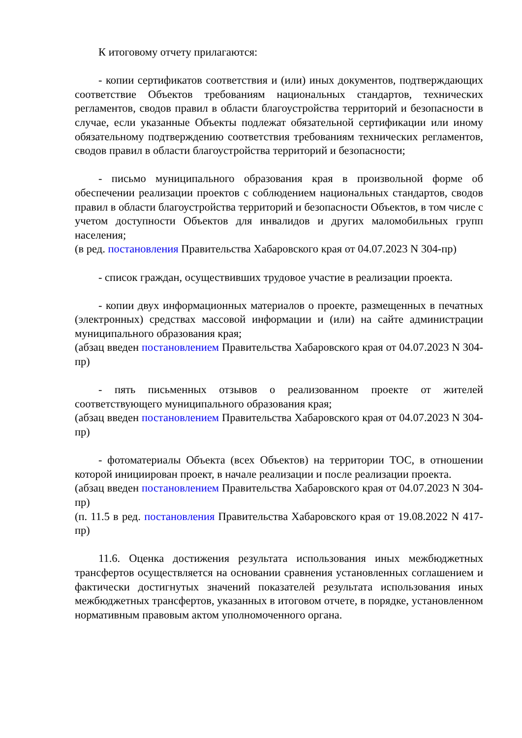К итоговому отчету прилагаются:
- копии сертификатов соответствия и (или) иных документов, подтверждающих соответствие Объектов требованиям национальных стандартов, технических регламентов, сводов правил в области благоустройства территорий и безопасности в случае, если указанные Объекты подлежат обязательной сертификации или иному обязательному подтверждению соответствия требованиям технических регламентов, сводов правил в области благоустройства территорий и безопасности;
- письмо муниципального образования края в произвольной форме об обеспечении реализации проектов с соблюдением национальных стандартов, сводов правил в области благоустройства территорий и безопасности Объектов, в том числе с учетом доступности Объектов для инвалидов и других маломобильных групп населения;
(в ред. постановления Правительства Хабаровского края от 04.07.2023 N 304-пр)
- список граждан, осуществивших трудовое участие в реализации проекта.
- копии двух информационных материалов о проекте, размещенных в печатных (электронных) средствах массовой информации и (или) на сайте администрации муниципального образования края;
(абзац введен постановлением Правительства Хабаровского края от 04.07.2023 N 304-пр)
- пять письменных отзывов о реализованном проекте от жителей соответствующего муниципального образования края;
(абзац введен постановлением Правительства Хабаровского края от 04.07.2023 N 304-пр)
- фотоматериалы Объекта (всех Объектов) на территории ТОС, в отношении которой инициирован проект, в начале реализации и после реализации проекта.
(абзац введен постановлением Правительства Хабаровского края от 04.07.2023 N 304-пр)
(п. 11.5 в ред. постановления Правительства Хабаровского края от 19.08.2022 N 417-пр)
11.6. Оценка достижения результата использования иных межбюджетных трансфертов осуществляется на основании сравнения установленных соглашением и фактически достигнутых значений показателей результата использования иных межбюджетных трансфертов, указанных в итоговом отчете, в порядке, установленном нормативным правовым актом уполномоченного органа.